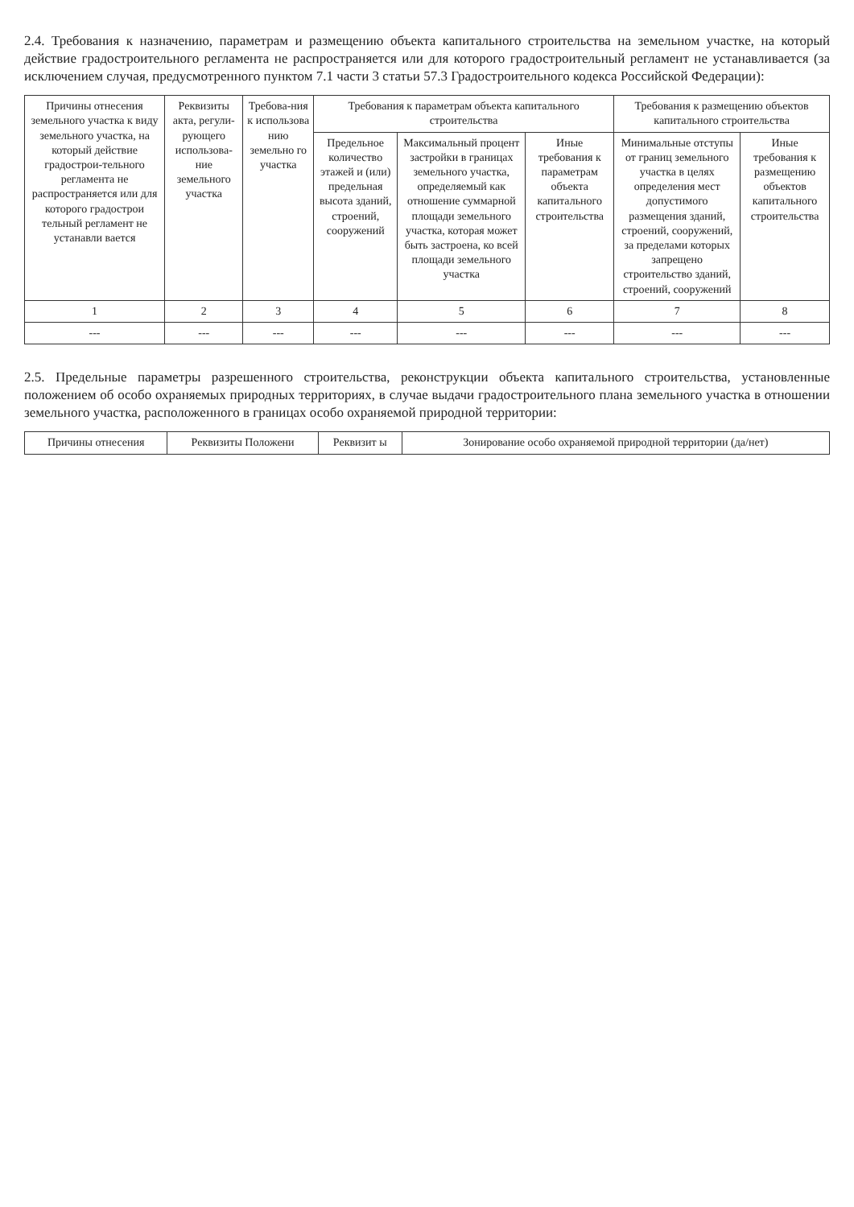2.4. Требования к назначению, параметрам и размещению объекта капитального строительства на земельном участке, на который действие градостроительного регламента не распространяется или для которого градостроительный регламент не устанавливается (за исключением случая, предусмотренного пунктом 7.1 части 3 статьи 57.3 Градостроительного кодекса Российской Федерации):
| Причины отнесения земельного участка к виду земельного участка, на который действие градострои-тельного регламента не распространяется или для которого градострои тельный регламент не устанавли вается | Реквизиты акта, регули-рующего использова-ние земельного участка | Требова-ния к использова нию земельно го участка | Требования к параметрам объекта капитального строительства | | | Требования к размещению объектов капитального строительства | |
| --- | --- | --- | --- | --- | --- | --- | --- |
| | | | Предельное количество этажей и (или) предельная высота зданий, строений, сооружений | Максимальный процент застройки в границах земельного участка, определяемый как отношение суммарной площади земельного участка, которая может быть застроена, ко всей площади земельного участка | Иные требования к параметрам объекта капитального строительства | Минимальные отступы от границ земельного участка в целях определения мест допустимого размещения зданий, строений, сооружений, за пределами которых запрещено строительство зданий, строений, сооружений | Иные требования к размещению объектов капитального строительства |
| 1 | 2 | 3 | 4 | 5 | 6 | 7 | 8 |
| --- | --- | --- | --- | --- | --- | --- | --- |
2.5. Предельные параметры разрешенного строительства, реконструкции объекта капитального строительства, установленные положением об особо охраняемых природных территориях, в случае выдачи градостроительного плана земельного участка в отношении земельного участка, расположенного в границах особо охраняемой природной территории:
| Причины отнесения | Реквизиты Положени | Реквизит ы | Зонирование особо охраняемой природной территории (да/нет) |
| --- | --- | --- | --- |